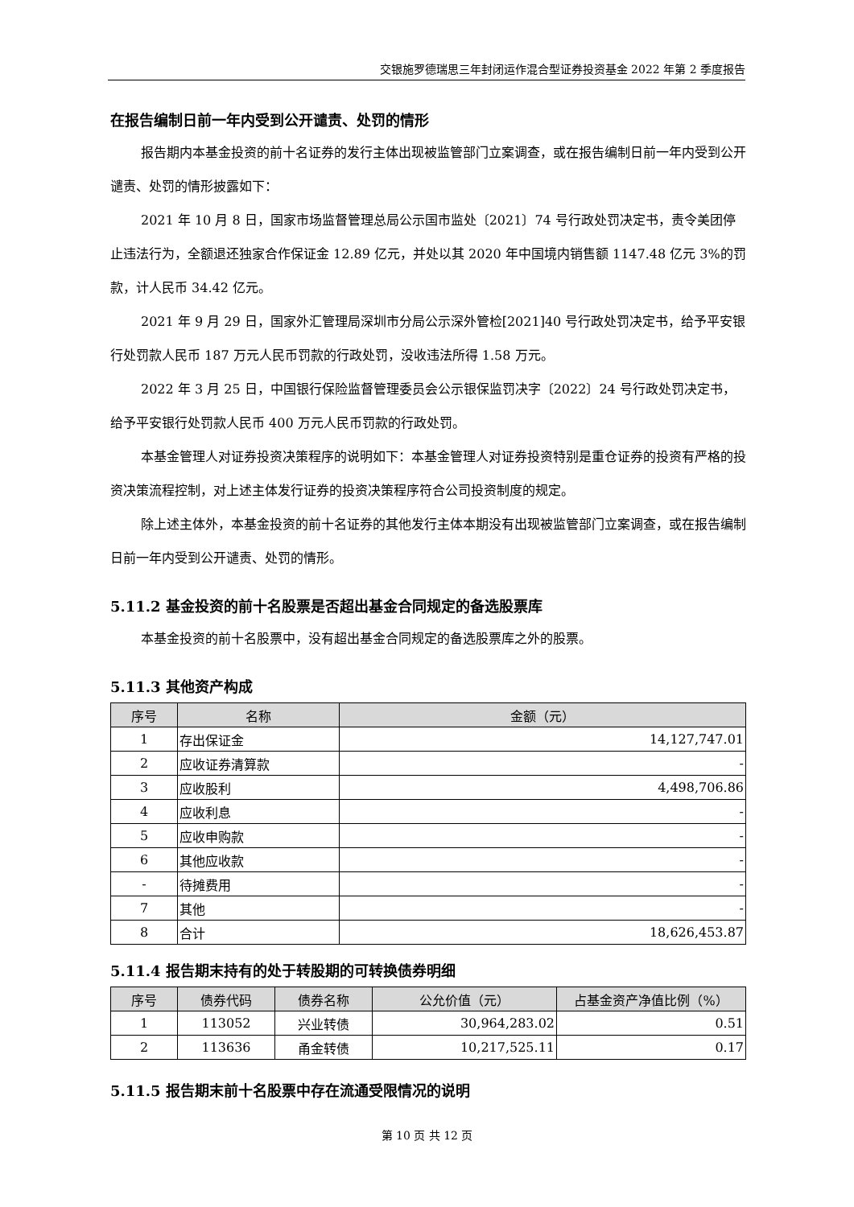交银施罗德瑞思三年封闭运作混合型证券投资基金 2022 年第 2 季度报告
在报告编制日前一年内受到公开谴责、处罚的情形
报告期内本基金投资的前十名证券的发行主体出现被监管部门立案调查，或在报告编制日前一年内受到公开谴责、处罚的情形披露如下：
2021 年 10 月 8 日，国家市场监督管理总局公示国市监处〔2021〕74 号行政处罚决定书，责令美团停止违法行为，全额退还独家合作保证金 12.89 亿元，并处以其 2020 年中国境内销售额 1147.48 亿元 3%的罚款，计人民币 34.42 亿元。
2021 年 9 月 29 日，国家外汇管理局深圳市分局公示深外管检[2021]40 号行政处罚决定书，给予平安银行处罚款人民币 187 万元人民币罚款的行政处罚，没收违法所得 1.58 万元。
2022 年 3 月 25 日，中国银行保险监督管理委员会公示银保监罚决字〔2022〕24 号行政处罚决定书，给予平安银行处罚款人民币 400 万元人民币罚款的行政处罚。
本基金管理人对证券投资决策程序的说明如下：本基金管理人对证券投资特别是重仓证券的投资有严格的投资决策流程控制，对上述主体发行证券的投资决策程序符合公司投资制度的规定。
除上述主体外，本基金投资的前十名证券的其他发行主体本期没有出现被监管部门立案调查，或在报告编制日前一年内受到公开谴责、处罚的情形。
5.11.2 基金投资的前十名股票是否超出基金合同规定的备选股票库
本基金投资的前十名股票中，没有超出基金合同规定的备选股票库之外的股票。
5.11.3 其他资产构成
| 序号 | 名称 | 金额（元） |
| --- | --- | --- |
| 1 | 存出保证金 | 14,127,747.01 |
| 2 | 应收证券清算款 | - |
| 3 | 应收股利 | 4,498,706.86 |
| 4 | 应收利息 | - |
| 5 | 应收申购款 | - |
| 6 | 其他应收款 | - |
| - | 待摊费用 | - |
| 7 | 其他 | - |
| 8 | 合计 | 18,626,453.87 |
5.11.4 报告期末持有的处于转股期的可转换债券明细
| 序号 | 债券代码 | 债券名称 | 公允价值（元） | 占基金资产净值比例（%） |
| --- | --- | --- | --- | --- |
| 1 | 113052 | 兴业转债 | 30,964,283.02 | 0.51 |
| 2 | 113636 | 甬金转债 | 10,217,525.11 | 0.17 |
5.11.5 报告期末前十名股票中存在流通受限情况的说明
第 10 页 共 12 页